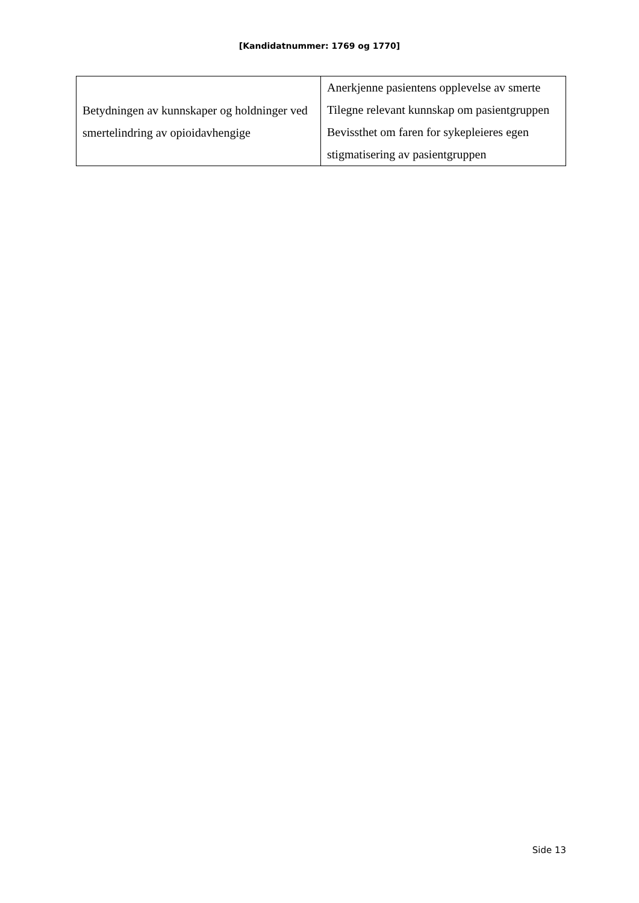[Kandidatnummer: 1769 og 1770]
| Betydningen av kunnskaper og holdninger ved smertelindring av opioidavhengige | Anerkjenne pasientens opplevelse av smerte Tilegne relevant kunnskap om pasientgruppen Bevissthet om faren for sykepleieres egen stigmatisering av pasientgruppen |
Side 13